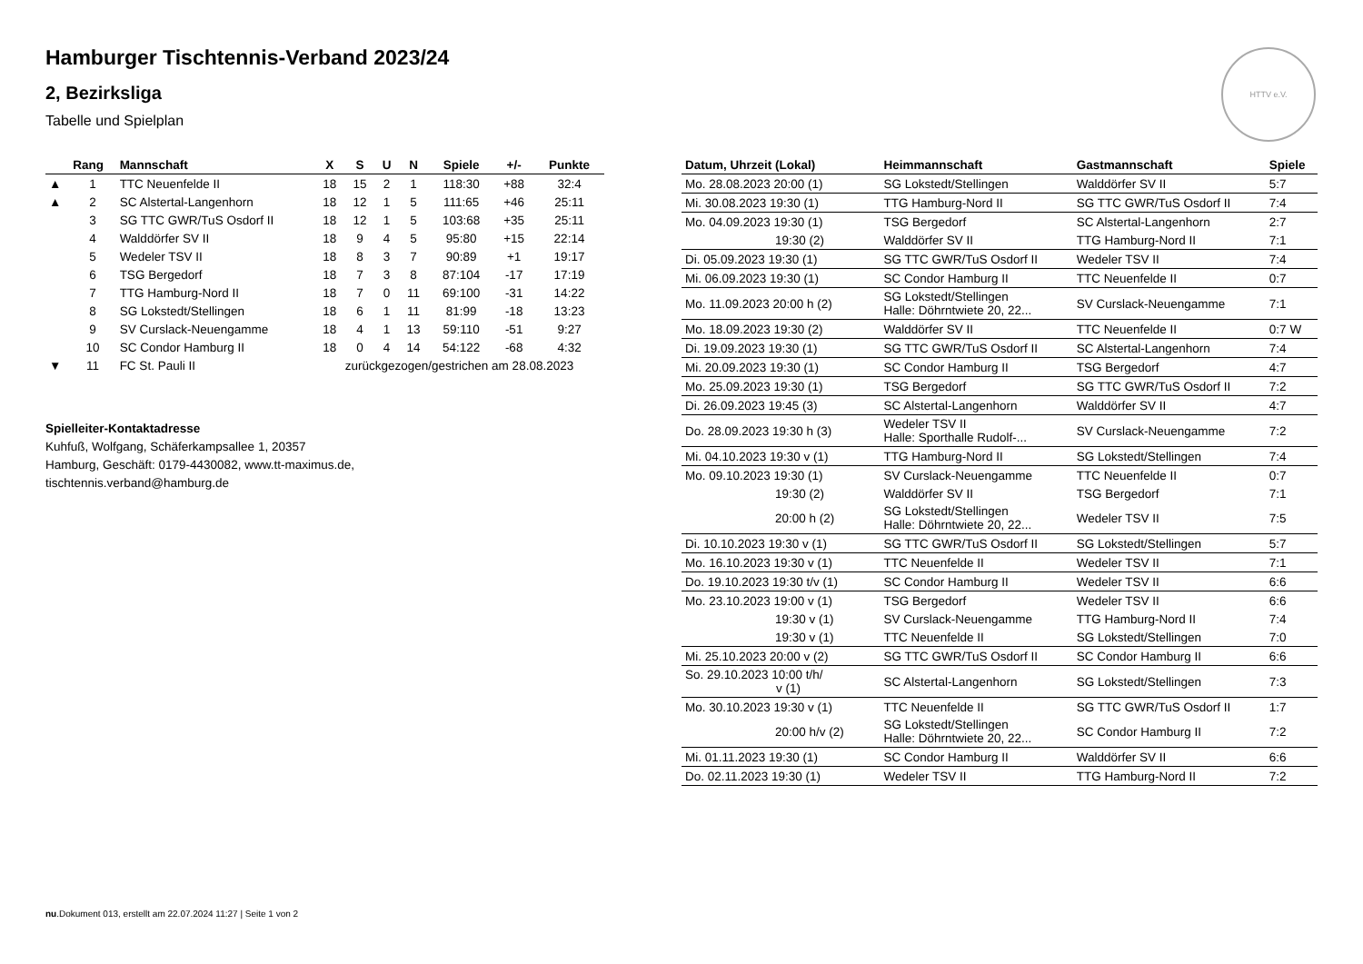HTTV e.V.
Hamburger Tischtennis-Verband 2023/24
2, Bezirksliga
Tabelle und Spielplan
| | Rang | Mannschaft | X | S | U | N | Spiele | +/- | Punkte |
| --- | --- | --- | --- | --- | --- | --- | --- | --- | --- |
| ▲ | 1 | TTC Neuenfelde II | 18 | 15 | 2 | 1 | 118:30 | +88 | 32:4 |
| ▲ | 2 | SC Alstertal-Langenhorn | 18 | 12 | 1 | 5 | 111:65 | +46 | 25:11 |
| | 3 | SG TTC GWR/TuS Osdorf II | 18 | 12 | 1 | 5 | 103:68 | +35 | 25:11 |
| | 4 | Walddörfer SV II | 18 | 9 | 4 | 5 | 95:80 | +15 | 22:14 |
| | 5 | Wedeler TSV II | 18 | 8 | 3 | 7 | 90:89 | +1 | 19:17 |
| | 6 | TSG Bergedorf | 18 | 7 | 3 | 8 | 87:104 | -17 | 17:19 |
| | 7 | TTG Hamburg-Nord II | 18 | 7 | 0 | 11 | 69:100 | -31 | 14:22 |
| | 8 | SG Lokstedt/Stellingen | 18 | 6 | 1 | 11 | 81:99 | -18 | 13:23 |
| | 9 | SV Curslack-Neuengamme | 18 | 4 | 1 | 13 | 59:110 | -51 | 9:27 |
| | 10 | SC Condor Hamburg II | 18 | 0 | 4 | 14 | 54:122 | -68 | 4:32 |
| ▼ | 11 | FC St. Pauli II | zurückgezogen/gestrichen am 28.08.2023 | | | | | | |
Spielleiter-Kontaktadresse
Kuhfuß, Wolfgang, Schäferkampsallee 1, 20357
Hamburg, Geschäft: 0179-4430082, www.tt-maximus.de,
tischtennis.verband@hamburg.de
| Datum, Uhrzeit (Lokal) | Heimmannschaft | Gastmannschaft | Spiele |
| --- | --- | --- | --- |
| Mo. 28.08.2023 20:00 (1) | SG Lokstedt/Stellingen | Walddörfer SV II | 5:7 |
| Mi. 30.08.2023 19:30 (1) | TTG Hamburg-Nord II | SG TTC GWR/TuS Osdorf II | 7:4 |
| Mo. 04.09.2023 19:30 (1) | TSG Bergedorf | SC Alstertal-Langenhorn | 2:7 |
| 19:30 (2) | Walddörfer SV II | TTG Hamburg-Nord II | 7:1 |
| Di. 05.09.2023 19:30 (1) | SG TTC GWR/TuS Osdorf II | Wedeler TSV II | 7:4 |
| Mi. 06.09.2023 19:30 (1) | SC Condor Hamburg II | TTC Neuenfelde II | 0:7 |
| Mo. 11.09.2023 20:00 h (2) | SG Lokstedt/Stellingen Halle: Döhrntwiete 20, 22... | SV Curslack-Neuengamme | 7:1 |
| Mo. 18.09.2023 19:30 (2) | Walddörfer SV II | TTC Neuenfelde II | 0:7 W |
| Di. 19.09.2023 19:30 (1) | SG TTC GWR/TuS Osdorf II | SC Alstertal-Langenhorn | 7:4 |
| Mi. 20.09.2023 19:30 (1) | SC Condor Hamburg II | TSG Bergedorf | 4:7 |
| Mo. 25.09.2023 19:30 (1) | TSG Bergedorf | SG TTC GWR/TuS Osdorf II | 7:2 |
| Di. 26.09.2023 19:45 (3) | SC Alstertal-Langenhorn | Walddörfer SV II | 4:7 |
| Do. 28.09.2023 19:30 h (3) | Wedeler TSV II Halle: Sporthalle Rudolf-... | SV Curslack-Neuengamme | 7:2 |
| Mi. 04.10.2023 19:30 v (1) | TTG Hamburg-Nord II | SG Lokstedt/Stellingen | 7:4 |
| Mo. 09.10.2023 19:30 (1) | SV Curslack-Neuengamme | TTC Neuenfelde II | 0:7 |
| 19:30 (2) | Walddörfer SV II | TSG Bergedorf | 7:1 |
| 20:00 h (2) | SG Lokstedt/Stellingen Halle: Döhrntwiete 20, 22... | Wedeler TSV II | 7:5 |
| Di. 10.10.2023 19:30 v (1) | SG TTC GWR/TuS Osdorf II | SG Lokstedt/Stellingen | 5:7 |
| Mo. 16.10.2023 19:30 v (1) | TTC Neuenfelde II | Wedeler TSV II | 7:1 |
| Do. 19.10.2023 19:30 t/v (1) | SC Condor Hamburg II | Wedeler TSV II | 6:6 |
| Mo. 23.10.2023 19:00 v (1) | TSG Bergedorf | Wedeler TSV II | 6:6 |
| 19:30 v (1) | SV Curslack-Neuengamme | TTG Hamburg-Nord II | 7:4 |
| 19:30 v (1) | TTC Neuenfelde II | SG Lokstedt/Stellingen | 7:0 |
| Mi. 25.10.2023 20:00 v (2) | SG TTC GWR/TuS Osdorf II | SC Condor Hamburg II | 6:6 |
| So. 29.10.2023 10:00 t/h/ v (1) | SC Alstertal-Langenhorn | SG Lokstedt/Stellingen | 7:3 |
| Mo. 30.10.2023 19:30 v (1) | TTC Neuenfelde II | SG TTC GWR/TuS Osdorf II | 1:7 |
| 20:00 h/v (2) | SG Lokstedt/Stellingen Halle: Döhrntwiete 20, 22... | SC Condor Hamburg II | 7:2 |
| Mi. 01.11.2023 19:30 (1) | SC Condor Hamburg II | Walddörfer SV II | 6:6 |
| Do. 02.11.2023 19:30 (1) | Wedeler TSV II | TTG Hamburg-Nord II | 7:2 |
nu.Dokument 013, erstellt am 22.07.2024 11:27 | Seite 1 von 2